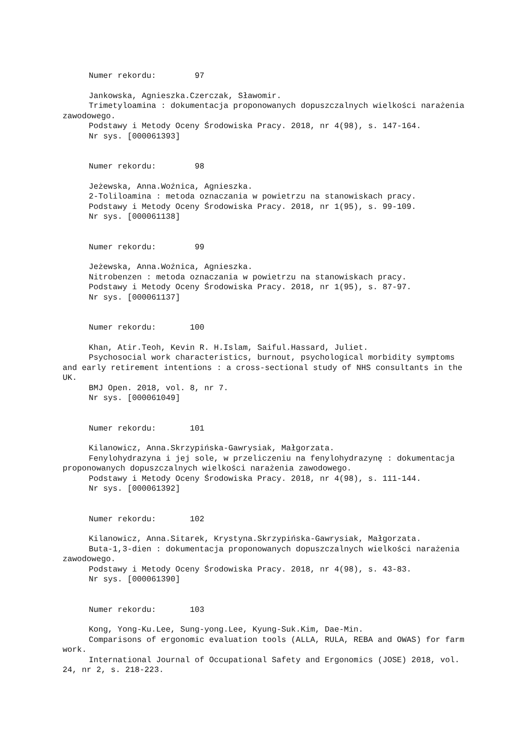Numer rekordu: 97
Jankowska, Agnieszka.Czerczak, Sławomir.
Trimetyloamina : dokumentacja proponowanych dopuszczalnych wielkości narażenia zawodowego.
Podstawy i Metody Oceny Środowiska Pracy. 2018, nr 4(98), s. 147-164.
Nr sys. [000061393]
Numer rekordu: 98
Jeżewska, Anna.Woźnica, Agnieszka.
2-Toliloamina : metoda oznaczania w powietrzu na stanowiskach pracy.
Podstawy i Metody Oceny Środowiska Pracy. 2018, nr 1(95), s. 99-109.
Nr sys. [000061138]
Numer rekordu: 99
Jeżewska, Anna.Woźnica, Agnieszka.
Nitrobenzen : metoda oznaczania w powietrzu na stanowiskach pracy.
Podstawy i Metody Oceny Środowiska Pracy. 2018, nr 1(95), s. 87-97.
Nr sys. [000061137]
Numer rekordu: 100
Khan, Atir.Teoh, Kevin R. H.Islam, Saiful.Hassard, Juliet.
Psychosocial work characteristics, burnout, psychological morbidity symptoms and early retirement intentions : a cross-sectional study of NHS consultants in the UK.
BMJ Open. 2018, vol. 8, nr 7.
Nr sys. [000061049]
Numer rekordu: 101
Kilanowicz, Anna.Skrzypińska-Gawrysiak, Małgorzata.
Fenylohydrazyna i jej sole, w przeliczeniu na fenylohydrazynę : dokumentacja proponowanych dopuszczalnych wielkości narażenia zawodowego.
Podstawy i Metody Oceny Środowiska Pracy. 2018, nr 4(98), s. 111-144.
Nr sys. [000061392]
Numer rekordu: 102
Kilanowicz, Anna.Sitarek, Krystyna.Skrzypińska-Gawrysiak, Małgorzata.
Buta-1,3-dien : dokumentacja proponowanych dopuszczalnych wielkości narażenia zawodowego.
Podstawy i Metody Oceny Środowiska Pracy. 2018, nr 4(98), s. 43-83.
Nr sys. [000061390]
Numer rekordu: 103
Kong, Yong-Ku.Lee, Sung-yong.Lee, Kyung-Suk.Kim, Dae-Min.
Comparisons of ergonomic evaluation tools (ALLA, RULA, REBA and OWAS) for farm work.
International Journal of Occupational Safety and Ergonomics (JOSE) 2018, vol. 24, nr 2, s. 218-223.